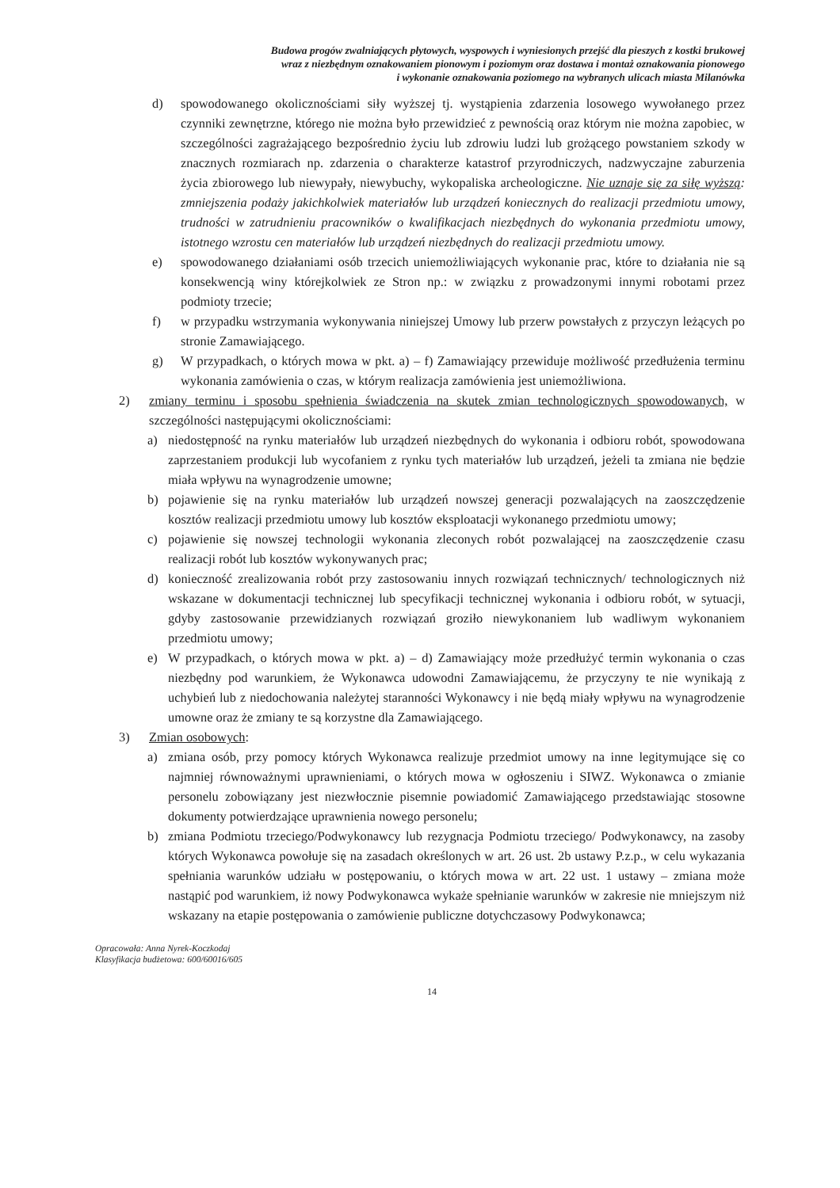Budowa progów zwalniających płytowych, wyspowych i wyniesionych przejść dla pieszych z kostki brukowej
wraz z niezbędnym oznakowaniem pionowym i poziomym oraz dostawa i montaż oznakowania pionowego
i wykonanie oznakowania poziomego na wybranych ulicach miasta Milanówka
d) spowodowanego okolicznościami siły wyższej tj. wystąpienia zdarzenia losowego wywołanego przez czynniki zewnętrzne, którego nie można było przewidzieć z pewnością oraz którym nie można zapobiec, w szczególności zagrażającego bezpośrednio życiu lub zdrowiu ludzi lub grożącego powstaniem szkody w znacznych rozmiarach np. zdarzenia o charakterze katastrof przyrodniczych, nadzwyczajne zaburzenia życia zbiorowego lub niewypały, niewybuchy, wykopaliska archeologiczne. Nie uznaje się za siłę wyższą: zmniejszenia podaży jakichkolwiek materiałów lub urządzeń koniecznych do realizacji przedmiotu umowy, trudności w zatrudnieniu pracowników o kwalifikacjach niezbędnych do wykonania przedmiotu umowy, istotnego wzrostu cen materiałów lub urządzeń niezbędnych do realizacji przedmiotu umowy.
e) spowodowanego działaniami osób trzecich uniemożliwiających wykonanie prac, które to działania nie są konsekwencją winy którejkolwiek ze Stron np.: w związku z prowadzonymi innymi robotami przez podmioty trzecie;
f) w przypadku wstrzymania wykonywania niniejszej Umowy lub przerw powstałych z przyczyn leżących po stronie Zamawiającego.
g) W przypadkach, o których mowa w pkt. a) – f) Zamawiający przewiduje możliwość przedłużenia terminu wykonania zamówienia o czas, w którym realizacja zamówienia jest uniemożliwiona.
2) zmiany terminu i sposobu spełnienia świadczenia na skutek zmian technologicznych spowodowanych, w szczególności następującymi okolicznościami:
a) niedostępność na rynku materiałów lub urządzeń niezbędnych do wykonania i odbioru robót, spowodowana zaprzestaniem produkcji lub wycofaniem z rynku tych materiałów lub urządzeń, jeżeli ta zmiana nie będzie miała wpływu na wynagrodzenie umowne;
b) pojawienie się na rynku materiałów lub urządzeń nowszej generacji pozwalających na zaoszczędzenie kosztów realizacji przedmiotu umowy lub kosztów eksploatacji wykonanego przedmiotu umowy;
c) pojawienie się nowszej technologii wykonania zleconych robót pozwalającej na zaoszczędzenie czasu realizacji robót lub kosztów wykonywanych prac;
d) konieczność zrealizowania robót przy zastosowaniu innych rozwiązań technicznych/ technologicznych niż wskazane w dokumentacji technicznej lub specyfikacji technicznej wykonania i odbioru robót, w sytuacji, gdyby zastosowanie przewidzianych rozwiązań groziło niewykonaniem lub wadliwym wykonaniem przedmiotu umowy;
e) W przypadkach, o których mowa w pkt. a) – d) Zamawiający może przedłużyć termin wykonania o czas niezbędny pod warunkiem, że Wykonawca udowodni Zamawiającemu, że przyczyny te nie wynikają z uchybień lub z niedochowania należytej staranności Wykonawcy i nie będą miały wpływu na wynagrodzenie umowne oraz że zmiany te są korzystne dla Zamawiającego.
3) Zmian osobowych:
a) zmiana osób, przy pomocy których Wykonawca realizuje przedmiot umowy na inne legitymujące się co najmniej równoważnymi uprawnieniami, o których mowa w ogłoszeniu i SIWZ. Wykonawca o zmianie personelu zobowiązany jest niezwłocznie pisemnie powiadomić Zamawiającego przedstawiając stosowne dokumenty potwierdzające uprawnienia nowego personelu;
b) zmiana Podmiotu trzeciego/Podwykonawcy lub rezygnacja Podmiotu trzeciego/ Podwykonawcy, na zasoby których Wykonawca powołuje się na zasadach określonych w art. 26 ust. 2b ustawy P.z.p., w celu wykazania spełniania warunków udziału w postępowaniu, o których mowa w art. 22 ust. 1 ustawy – zmiana może nastąpić pod warunkiem, iż nowy Podwykonawca wykaże spełnianie warunków w zakresie nie mniejszym niż wskazany na etapie postępowania o zamówienie publiczne dotychczasowy Podwykonawca;
Opracowała: Anna Nyrek-Koczkodaj
Klasyfikacja budżetowa: 600/60016/605
14